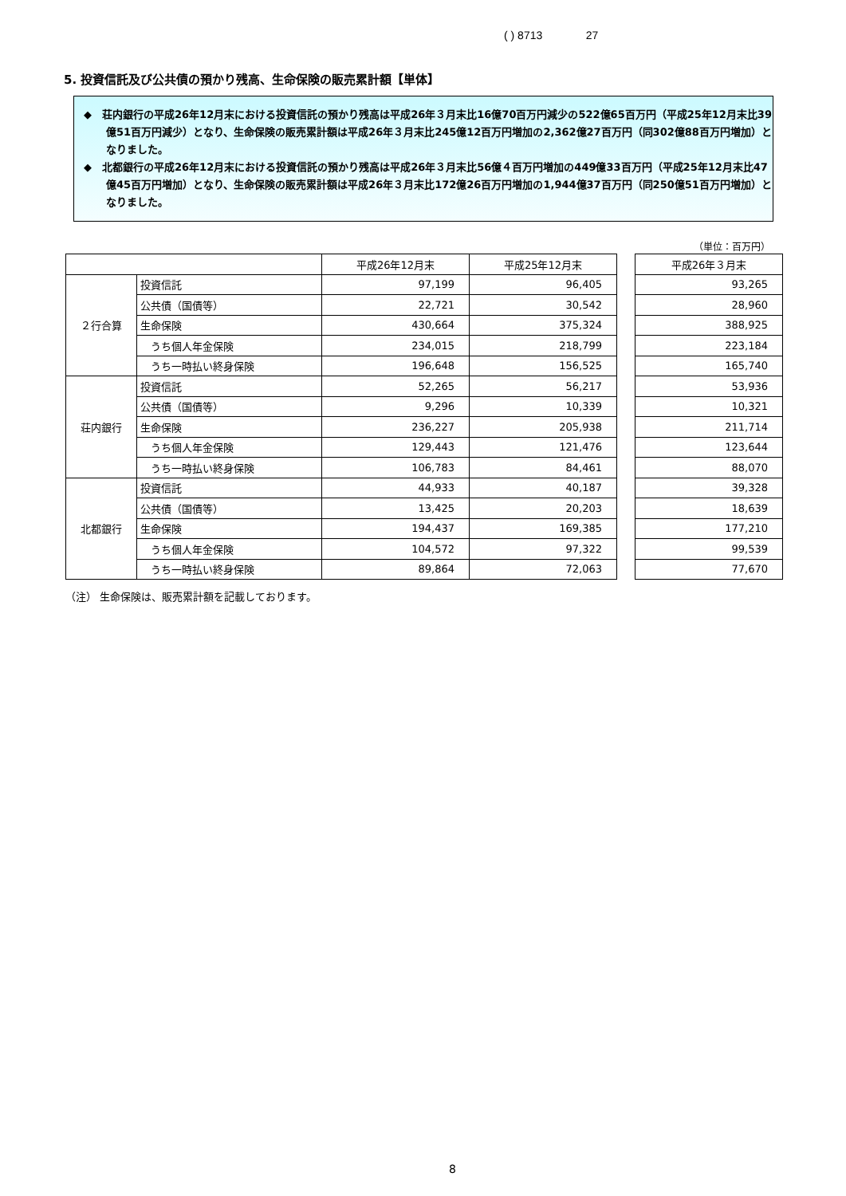( ) 8713 27
5. 投資信託及び公共債の預かり残高、生命保険の販売累計額【単体】
◆　荘内銀行の平成26年12月末における投資信託の預かり残高は平成26年３月末比16億70百万円減少の522億65百万円（平成25年12月末比39億51百万円減少）となり、生命保険の販売累計額は平成26年３月末比245億12百万円増加の2,362億27百万円（同302億88百万円増加）となりました。
◆　北都銀行の平成26年12月末における投資信託の預かり残高は平成26年３月末比56億４百万円増加の449億33百万円（平成25年12月末比47億45百万円増加）となり、生命保険の販売累計額は平成26年３月末比172億26百万円増加の1,944億37百万円（同250億51百万円増加）となりました。
（単位：百万円）
| | | 平成26年12月末 | 平成25年12月末 |
| --- | --- | --- | --- |
| ２行合算 | 投資信託 | 97,199 | 96,405 |
| | 公共債（国債等） | 22,721 | 30,542 |
| | 生命保険 | 430,664 | 375,324 |
| | うち個人年金保険 | 234,015 | 218,799 |
| | うち一時払い終身保険 | 196,648 | 156,525 |
| 荘内銀行 | 投資信託 | 52,265 | 56,217 |
| | 公共債（国債等） | 9,296 | 10,339 |
| | 生命保険 | 236,227 | 205,938 |
| | うち個人年金保険 | 129,443 | 121,476 |
| | うち一時払い終身保険 | 106,783 | 84,461 |
| 北都銀行 | 投資信託 | 44,933 | 40,187 |
| | 公共債（国債等） | 13,425 | 20,203 |
| | 生命保険 | 194,437 | 169,385 |
| | うち個人年金保険 | 104,572 | 97,322 |
| | うち一時払い終身保険 | 89,864 | 72,063 |
| 平成26年３月末 |
| --- |
| 93,265 |
| 28,960 |
| 388,925 |
| 223,184 |
| 165,740 |
| 53,936 |
| 10,321 |
| 211,714 |
| 123,644 |
| 88,070 |
| 39,328 |
| 18,639 |
| 177,210 |
| 99,539 |
| 77,670 |
（注） 生命保険は、販売累計額を記載しております。
8